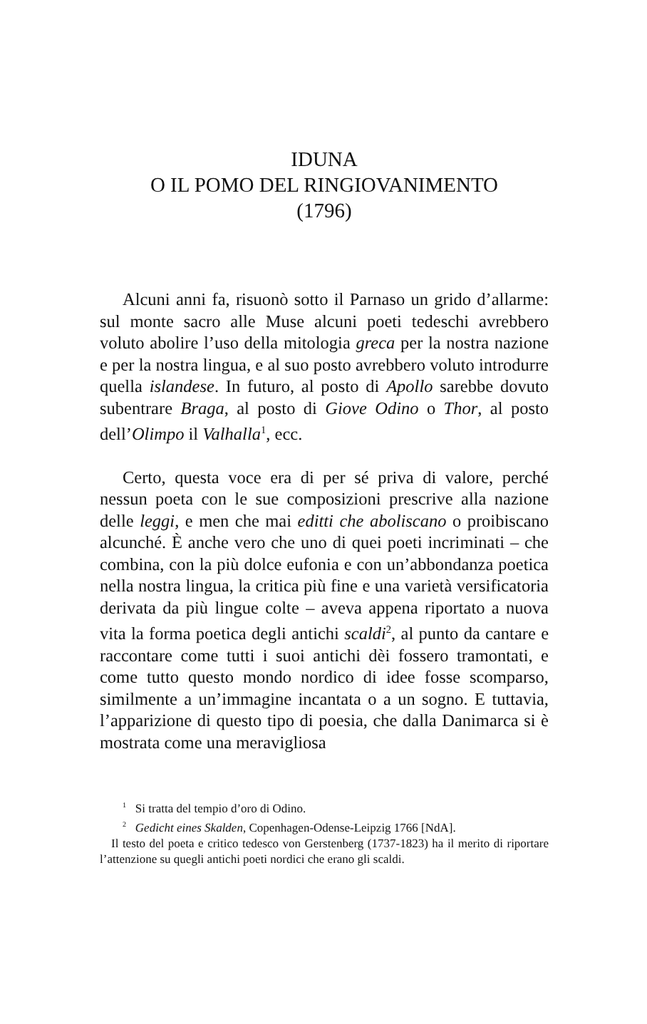IDUNA
O IL POMO DEL RINGIOVANIMENTO
(1796)
Alcuni anni fa, risuonò sotto il Parnaso un grido d’allarme: sul monte sacro alle Muse alcuni poeti tedeschi avrebbero voluto abolire l’uso della mitologia greca per la nostra nazione e per la nostra lingua, e al suo posto avrebbero voluto introdurre quella islandese. In futuro, al posto di Apollo sarebbe dovuto subentrare Braga, al posto di Giove Odino o Thor, al posto dell’Olimpo il Valhalla<sup>1</sup>, ecc.
Certo, questa voce era di per sé priva di valore, perché nessun poeta con le sue composizioni prescrive alla nazione delle leggi, e men che mai editti che aboliscano o proibiscano alcunché. È anche vero che uno di quei poeti incriminati – che combina, con la più dolce eufonia e con un’abbondanza poetica nella nostra lingua, la critica più fine e una varietà versificatoria derivata da più lingue colte – aveva appena riportato a nuova vita la forma poetica degli antichi scaldi<sup>2</sup>, al punto da cantare e raccontare come tutti i suoi antichi dèi fossero tramontati, e come tutto questo mondo nordico di idee fosse scomparso, similmente a un’immagine incantata o a un sogno. E tuttavia, l’apparizione di questo tipo di poesia, che dalla Danimarca si è mostrata come una meravigliosa
<sup>1</sup> Si tratta del tempio d’oro di Odino.
<sup>2</sup> Gedicht eines Skalden, Copenhagen-Odense-Leipzig 1766 [NdA].
Il testo del poeta e critico tedesco von Gerstenberg (1737-1823) ha il merito di riportare l’attenzione su quegli antichi poeti nordici che erano gli scaldi.